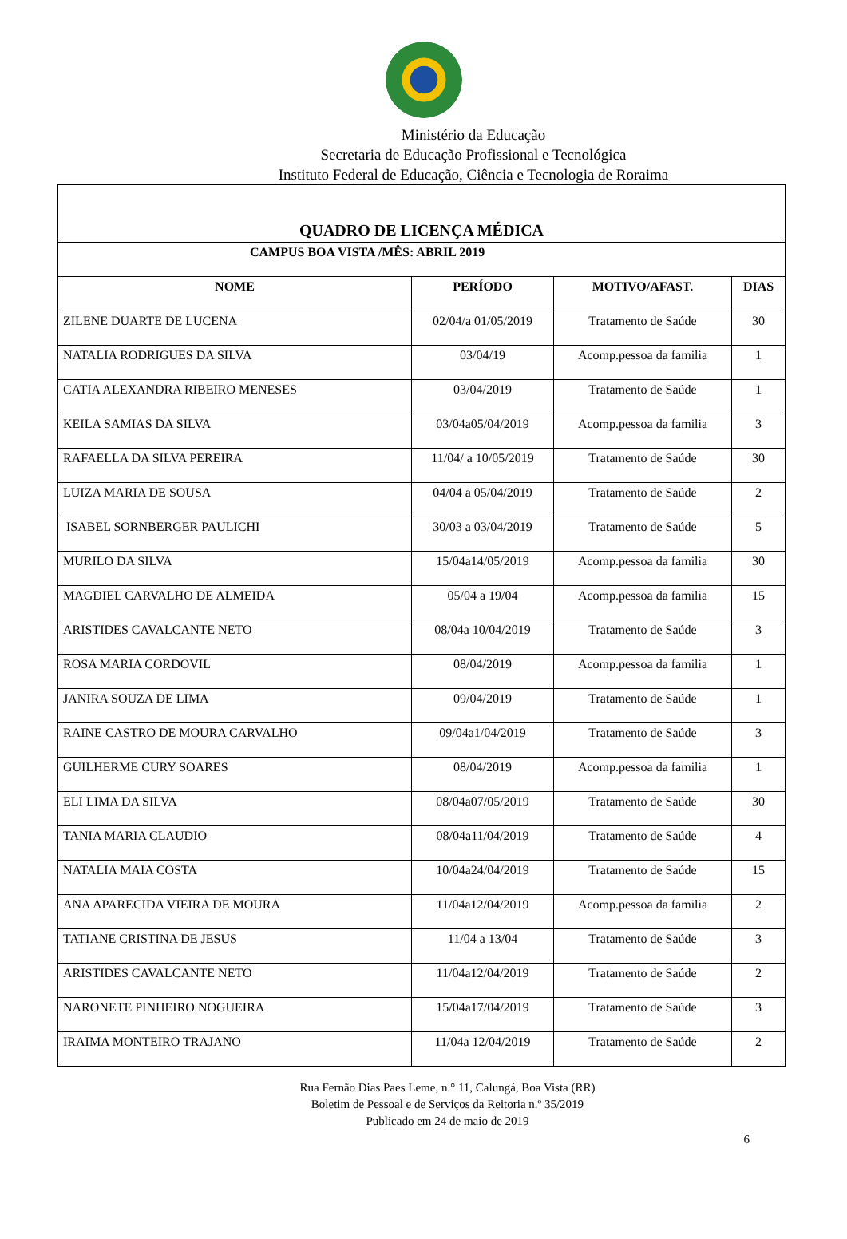Ministério da Educação
Secretaria de Educação Profissional e Tecnológica
Instituto Federal de Educação, Ciência e Tecnologia de Roraima
| QUADRO DE LICENÇA MÉDICA | | | |
| --- | --- | --- | --- |
| CAMPUS BOA VISTA /MÊS: ABRIL 2019 | | | |
| NOME | PERÍODO | MOTIVO/AFAST. | DIAS |
| ZILENE DUARTE DE LUCENA | 02/04/a 01/05/2019 | Tratamento de Saúde | 30 |
| NATALIA RODRIGUES DA SILVA | 03/04/19 | Acomp.pessoa da familia | 1 |
| CATIA ALEXANDRA RIBEIRO MENESES | 03/04/2019 | Tratamento de Saúde | 1 |
| KEILA SAMIAS DA SILVA | 03/04a05/04/2019 | Acomp.pessoa da familia | 3 |
| RAFAELLA DA SILVA PEREIRA | 11/04/ a 10/05/2019 | Tratamento de Saúde | 30 |
| LUIZA MARIA DE SOUSA | 04/04 a 05/04/2019 | Tratamento de Saúde | 2 |
| ISABEL SORNBERGER PAULICHI | 30/03 a 03/04/2019 | Tratamento de Saúde | 5 |
| MURILO DA SILVA | 15/04a14/05/2019 | Acomp.pessoa da familia | 30 |
| MAGDIEL CARVALHO DE ALMEIDA | 05/04 a 19/04 | Acomp.pessoa da familia | 15 |
| ARISTIDES CAVALCANTE NETO | 08/04a 10/04/2019 | Tratamento de Saúde | 3 |
| ROSA MARIA CORDOVIL | 08/04/2019 | Acomp.pessoa da familia | 1 |
| JANIRA SOUZA DE LIMA | 09/04/2019 | Tratamento de Saúde | 1 |
| RAINE CASTRO DE MOURA CARVALHO | 09/04a1/04/2019 | Tratamento de Saúde | 3 |
| GUILHERME CURY SOARES | 08/04/2019 | Acomp.pessoa da familia | 1 |
| ELI LIMA DA SILVA | 08/04a07/05/2019 | Tratamento de Saúde | 30 |
| TANIA MARIA CLAUDIO | 08/04a11/04/2019 | Tratamento de Saúde | 4 |
| NATALIA MAIA COSTA | 10/04a24/04/2019 | Tratamento de Saúde | 15 |
| ANA APARECIDA VIEIRA DE MOURA | 11/04a12/04/2019 | Acomp.pessoa da familia | 2 |
| TATIANE CRISTINA DE JESUS | 11/04 a 13/04 | Tratamento de Saúde | 3 |
| ARISTIDES CAVALCANTE NETO | 11/04a12/04/2019 | Tratamento de Saúde | 2 |
| NARONETE PINHEIRO NOGUEIRA | 15/04a17/04/2019 | Tratamento de Saúde | 3 |
| IRAIMA MONTEIRO TRAJANO | 11/04a 12/04/2019 | Tratamento de Saúde | 2 |
Rua Fernão Dias Paes Leme, n.° 11, Calungá, Boa Vista (RR)
Boletim de Pessoal e de Serviços da Reitoria n.º 35/2019
Publicado em 24 de maio de 2019
6